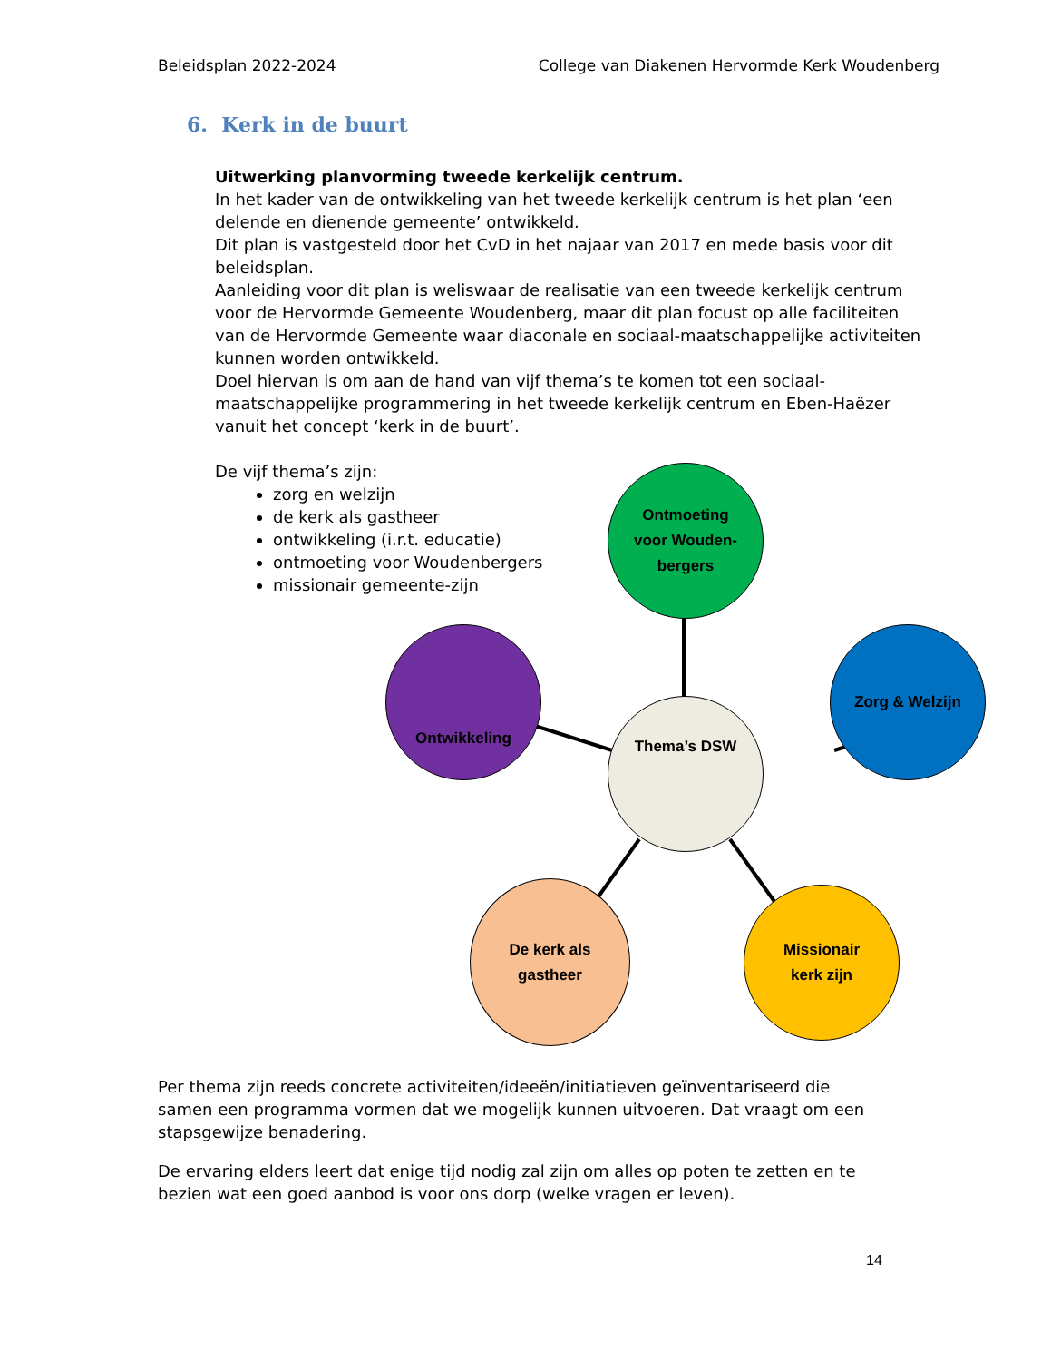Beleidsplan 2022-2024 College van Diakenen Hervormde Kerk Woudenberg
6. Kerk in de buurt
Uitwerking planvorming tweede kerkelijk centrum.
In het kader van de ontwikkeling van het tweede kerkelijk centrum is het plan ‘een delende en dienende gemeente’ ontwikkeld.
Dit plan is vastgesteld door het CvD in het najaar van 2017 en mede basis voor dit beleidsplan.
Aanleiding voor dit plan is weliswaar de realisatie van een tweede kerkelijk centrum voor de Hervormde Gemeente Woudenberg, maar dit plan focust op alle faciliteiten van de Hervormde Gemeente waar diaconale en sociaal-maatschappelijke activiteiten kunnen worden ontwikkeld.
Doel hiervan is om aan de hand van vijf thema’s te komen tot een sociaal-maatschappelijke programmering in het tweede kerkelijk centrum en Eben-Haëzer vanuit het concept ‘kerk in de buurt’.
De vijf thema’s zijn:
zorg en welzijn
de kerk als gastheer
ontwikkeling (i.r.t. educatie)
ontmoeting voor Woudenbergers
missionair gemeente-zijn
Ontmoeting
voor Wouden-
bergers
Ontwikkeling Zorg & Welzijn
Thema’s DSW
De kerk als
gastheer
Missionair
kerk zijn
Per thema zijn reeds concrete activiteiten/ideeën/initiatieven geïnventariseerd die samen een programma vormen dat we mogelijk kunnen uitvoeren. Dat vraagt om een stapsgewijze benadering.
De ervaring elders leert dat enige tijd nodig zal zijn om alles op poten te zetten en te bezien wat een goed aanbod is voor ons dorp (welke vragen er leven).
14